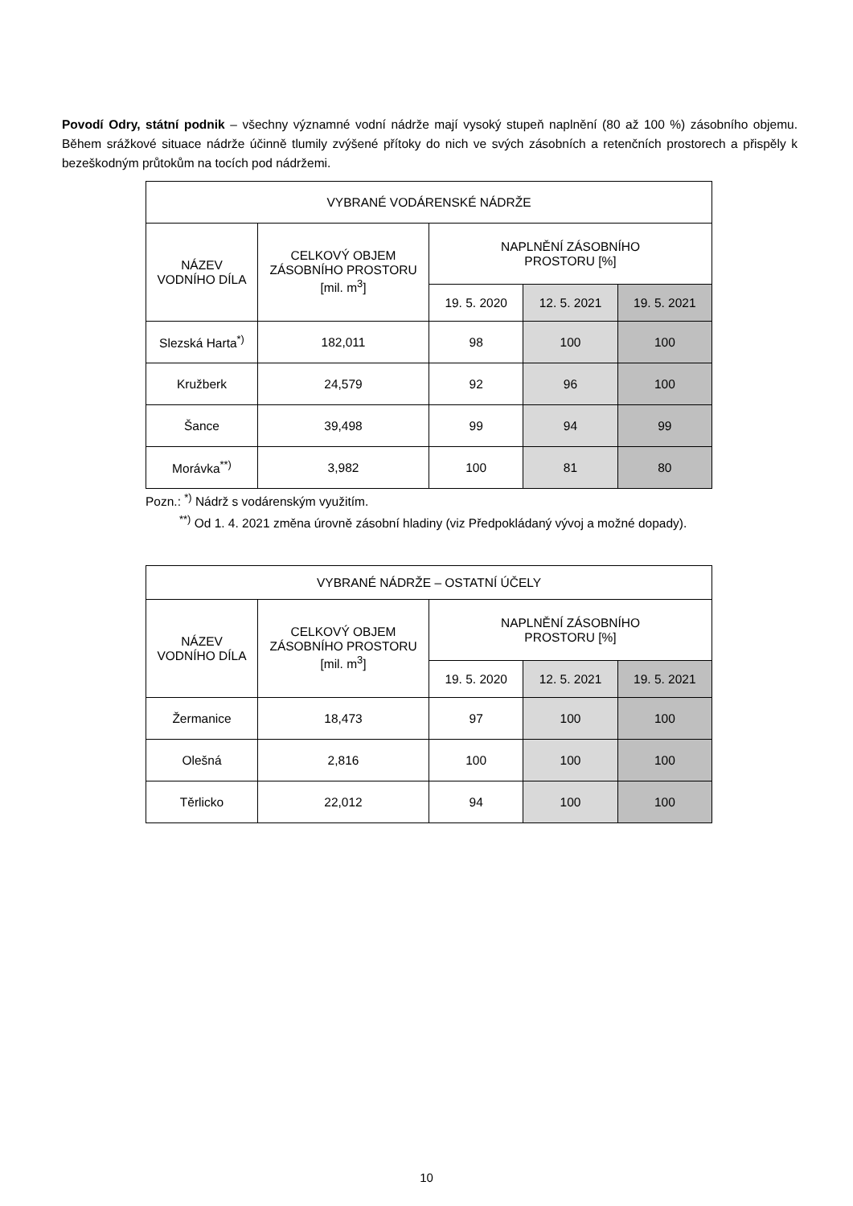Povodí Odry, státní podnik – všechny významné vodní nádrže mají vysoký stupeň naplnění (80 až 100 %) zásobního objemu. Během srážkové situace nádrže účinně tlumily zvýšené přítoky do nich ve svých zásobních a retenčních prostorech a přispěly k bezeškodným průtokům na tocích pod nádržemi.
| VYBRANÉ VODÁRENSKÉ NÁDRŽE | | | | |
| --- | --- | --- | --- | --- |
| NÁZEV VODNÍHO DÍLA | CELKOVÝ OBJEM ZÁSOBNÍHO PROSTORU [mil. m<sup>3</sup>] | NAPLNĚNÍ ZÁSOBNÍHO PROSTORU [%] | | |
| | | 19. 5. 2020 | 12. 5. 2021 | 19. 5. 2021 |
| Slezská Harta<sup>*)</sup> | 182,011 | 98 | 100 | 100 |
| Kružberk | 24,579 | 92 | 96 | 100 |
| Šance | 39,498 | 99 | 94 | 99 |
| Morávka<sup>**)</sup> | 3,982 | 100 | 81 | 80 |
Pozn.: <sup>*)</sup> Nádrž s vodárenským využitím.
<sup>**)</sup> Od 1. 4. 2021 změna úrovně zásobní hladiny (viz Předpokládaný vývoj a možné dopady).
| VYBRANÉ NÁDRŽE – OSTATNÍ ÚČELY | | | | |
| --- | --- | --- | --- | --- |
| NÁZEV VODNÍHO DÍLA | CELKOVÝ OBJEM ZÁSOBNÍHO PROSTORU [mil. m<sup>3</sup>] | NAPLNĚNÍ ZÁSOBNÍHO PROSTORU [%] | | |
| | | 19. 5. 2020 | 12. 5. 2021 | 19. 5. 2021 |
| Žermanice | 18,473 | 97 | 100 | 100 |
| Olešná | 2,816 | 100 | 100 | 100 |
| Těrlicko | 22,012 | 94 | 100 | 100 |
10